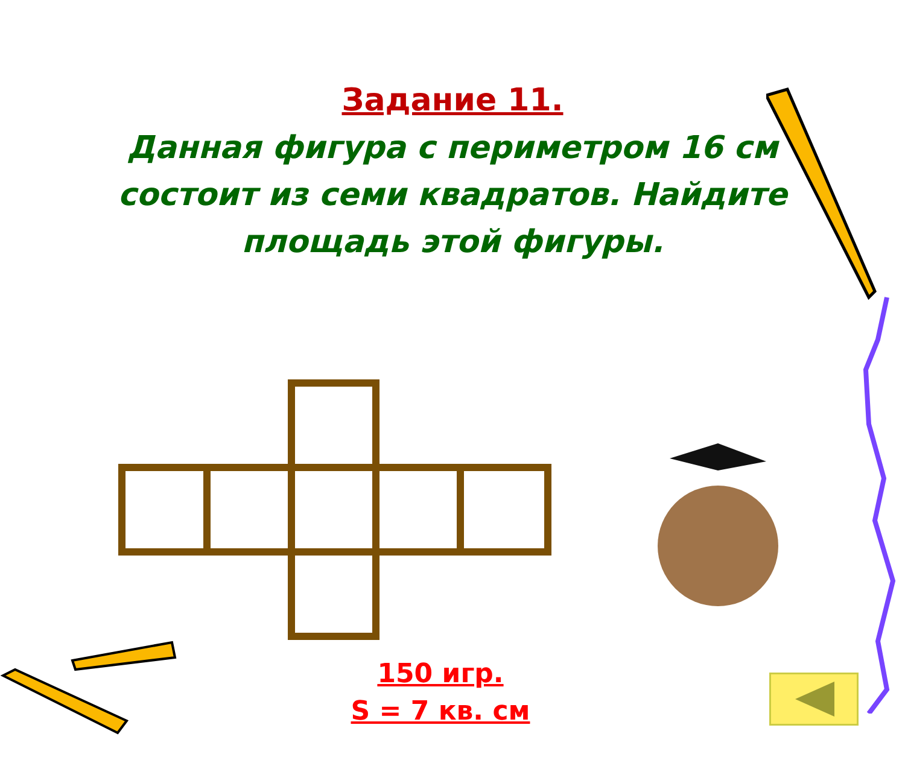Задание 11.
Данная фигура с периметром 16 см состоит из семи квадратов. Найдите площадь этой фигуры.
150 игр.
S = 7 кв. см